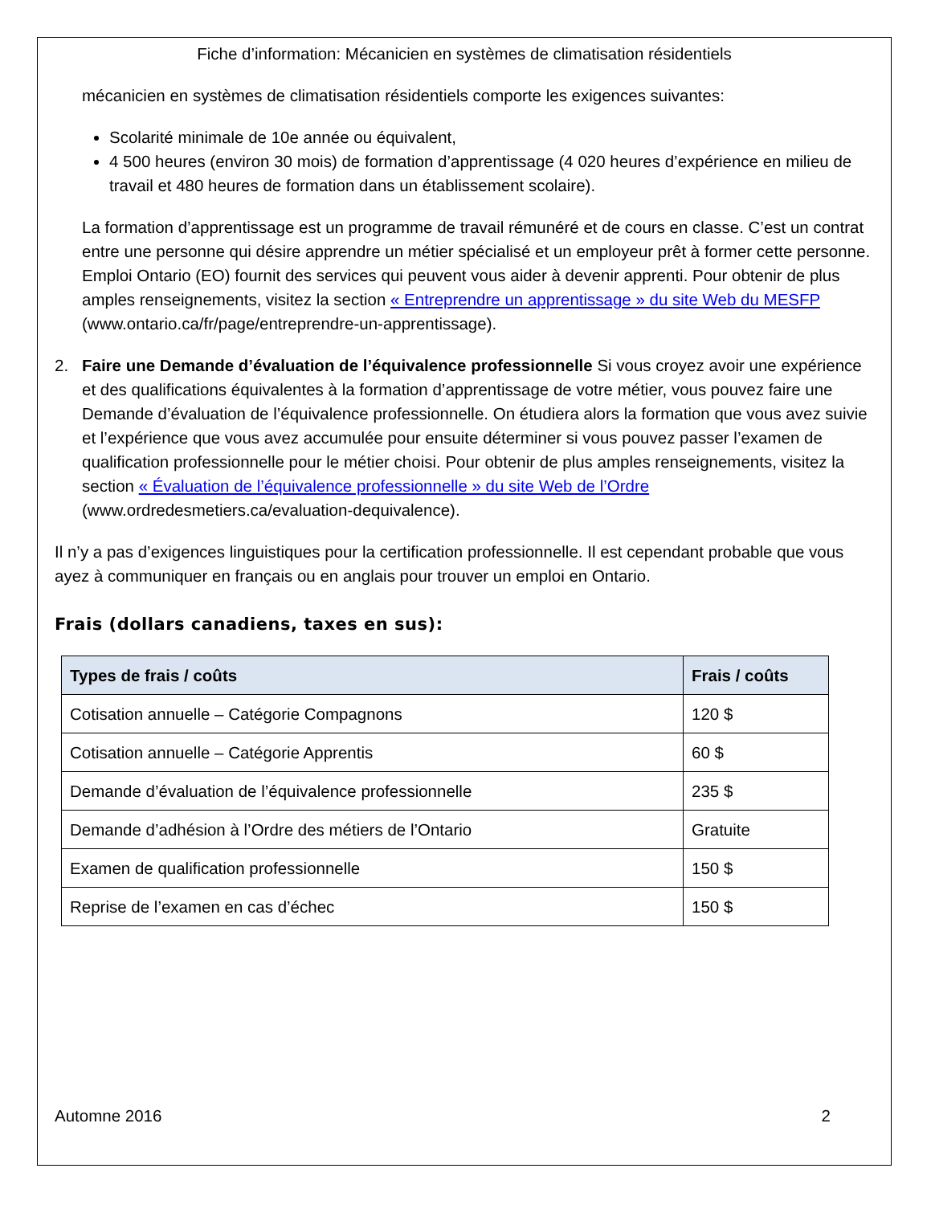Fiche d’information: Mécanicien en systèmes de climatisation résidentiels
mécanicien en systèmes de climatisation résidentiels comporte les exigences suivantes:
Scolarité minimale de 10e année ou équivalent,
4 500 heures (environ 30 mois) de formation d’apprentissage (4 020 heures d’expérience en milieu de travail et 480 heures de formation dans un établissement scolaire).
La formation d’apprentissage est un programme de travail rémunéré et de cours en classe. C’est un contrat entre une personne qui désire apprendre un métier spécialisé et un employeur prêt à former cette personne. Emploi Ontario (EO) fournit des services qui peuvent vous aider à devenir apprenti. Pour obtenir de plus amples renseignements, visitez la section « Entreprendre un apprentissage » du site Web du MESFP (www.ontario.ca/fr/page/entreprendre-un-apprentissage).
2. Faire une Demande d’évaluation de l’équivalence professionnelle Si vous croyez avoir une expérience et des qualifications équivalentes à la formation d’apprentissage de votre métier, vous pouvez faire une Demande d’évaluation de l’équivalence professionnelle. On étudiera alors la formation que vous avez suivie et l’expérience que vous avez accumulée pour ensuite déterminer si vous pouvez passer l’examen de qualification professionnelle pour le métier choisi. Pour obtenir de plus amples renseignements, visitez la section « Évaluation de l’équivalence professionnelle » du site Web de l’Ordre (www.ordredesmetiers.ca/evaluation-dequivalence).
Il n’y a pas d’exigences linguistiques pour la certification professionnelle. Il est cependant probable que vous ayez à communiquer en français ou en anglais pour trouver un emploi en Ontario.
Frais (dollars canadiens, taxes en sus):
| Types de frais / coûts | Frais / coûts |
| --- | --- |
| Cotisation annuelle – Catégorie Compagnons | 120 $ |
| Cotisation annuelle – Catégorie Apprentis | 60 $ |
| Demande d’évaluation de l’équivalence professionnelle | 235 $ |
| Demande d’adhésion à l’Ordre des métiers de l’Ontario | Gratuite |
| Examen de qualification professionnelle | 150 $ |
| Reprise de l’examen en cas d’échec | 150 $ |
Automne 2016 2